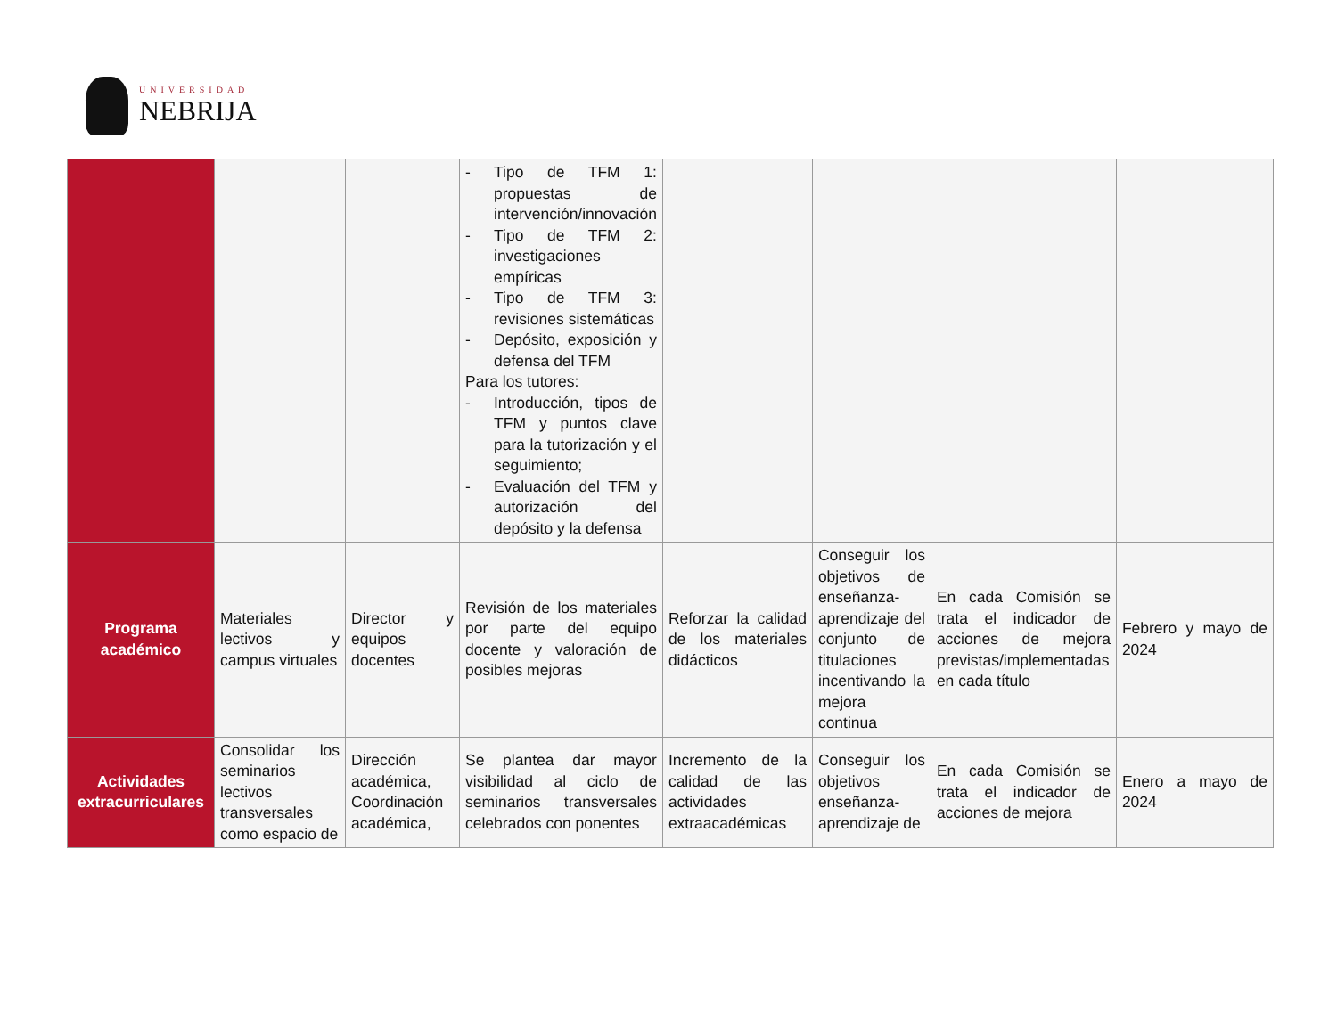UNIVERSIDAD
NEBRIJA
| | | | - Tipo de TFM 1: propuestas de intervención/innovación - Tipo de TFM 2: investigaciones empíricas - Tipo de TFM 3: revisiones sistemáticas - Depósito, exposición y defensa del TFM Para los tutores: - Introducción, tipos de TFM y puntos clave para la tutorización y el seguimiento; - Evaluación del TFM y autorización del depósito y la defensa | | | | |
| Programa académico | Materiales lectivos y campus virtuales | Director y equipos docentes | Revisión de los materiales por parte del equipo docente y valoración de posibles mejoras | Reforzar la calidad de los materiales didácticos | Conseguir los objetivos de enseñanza-aprendizaje del conjunto de titulaciones incentivando la mejora continua | En cada Comisión se trata el indicador de acciones de mejora previstas/implementadas en cada título | Febrero y mayo de 2024 |
| Actividades extracurriculares | Consolidar los seminarios lectivos transversales como espacio de | Dirección académica, Coordinación académica, | Se plantea dar mayor visibilidad al ciclo de seminarios transversales celebrados con ponentes | Incremento de la calidad de las actividades extraacadémicas | Conseguir los objetivos enseñanza-aprendizaje de | En cada Comisión se trata el indicador de acciones de mejora | Enero a mayo de 2024 |